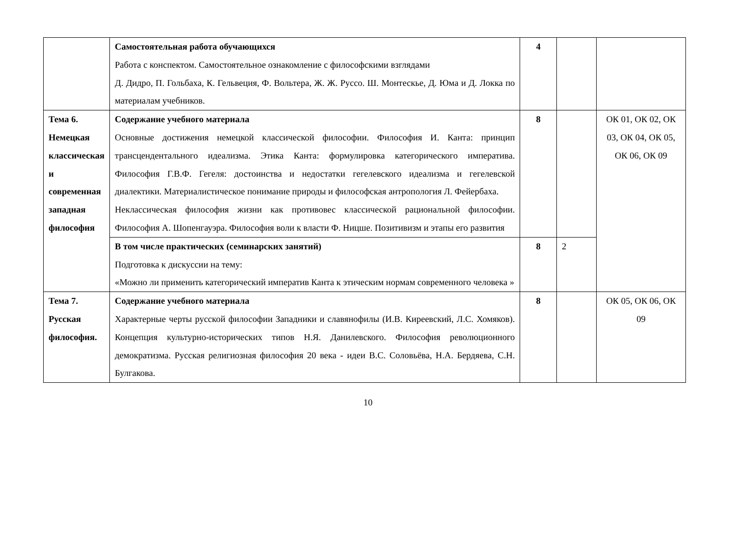| | Самостоятельная работа обучающихся Работа с конспектом. Самостоятельное ознакомление с философскими взглядами Д. Дидро, П. Гольбаха, К. Гельвеция, Ф. Вольтера, Ж. Ж. Руссо. Ш. Монтескье, Д. Юма и Д. Локка по материалам учебников. | 4 | | |
| Тема 6. Немецкая классическая и современная западная философия | Содержание учебного материала Основные достижения немецкой классической философии. Философия И. Канта: принцип трансцендентального идеализма. Этика Канта: формулировка категорического императива. Философия Г.В.Ф. Гегеля: достоинства и недостатки гегелевского идеализма и гегелевской диалектики. Материалистическое понимание природы и философская антропология Л. Фейербаха. Неклассическая философия жизни как противовес классической рациональной философии. Философия А. Шопенгауэра. Философия воли к власти Ф. Ницше. Позитивизм и этапы его развития | 8 | | ОК 01, ОК 02, ОК 03, ОК 04, ОК 05, ОК 06, ОК 09 |
| | В том числе практических (семинарских занятий) Подготовка к дискуссии на тему: «Можно ли применить категорический императив Канта к этическим нормам современного человека » | 8 | 2 | |
| Тема 7. Русская философия. | Содержание учебного материала Характерные черты русской философии Западники и славянофилы (И.В. Киреевский, Л.С. Хомяков). Концепция культурно-исторических типов Н.Я. Данилевского. Философия революционного демократизма. Русская религиозная философия 20 века - идеи В.С. Соловьёва, Н.А. Бердяева, С.Н. Булгакова. | 8 | | ОК 05, ОК 06, ОК 09 |
10